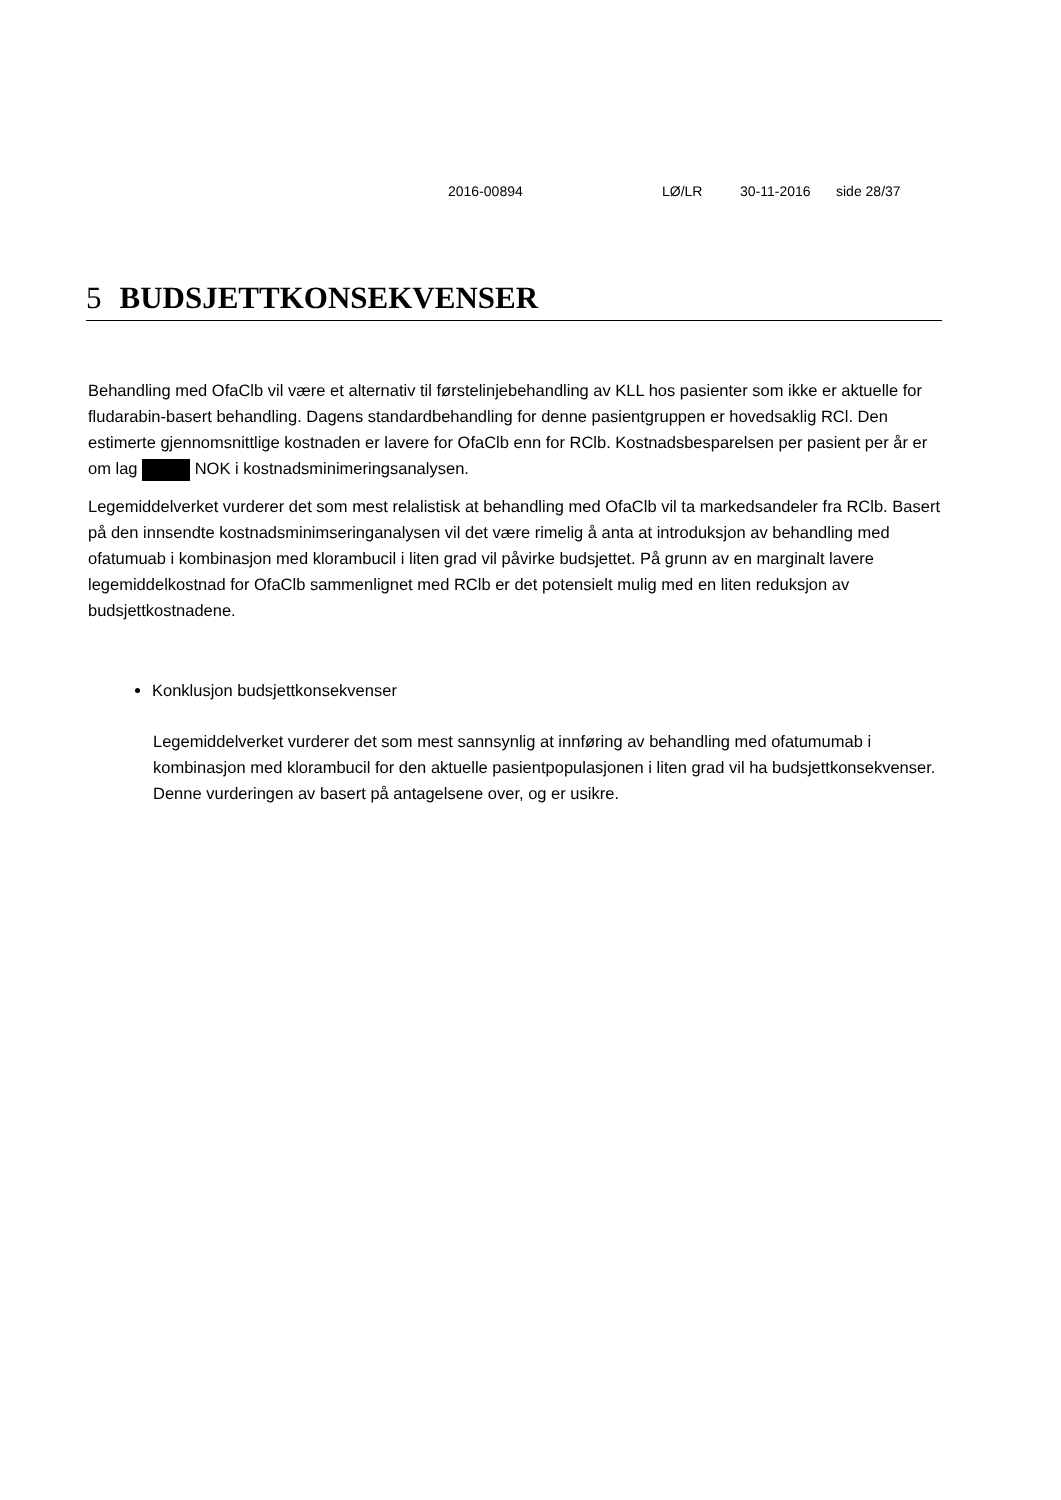2016-00894 LØ/LR 30-11-2016 side 28/37
5 BUDSJETTKONSEKVENSER
Behandling med OfaClb vil være et alternativ til førstelinjebehandling av KLL hos pasienter som ikke er aktuelle for fludarabin-basert behandling. Dagens standardbehandling for denne pasientgruppen er hovedsaklig RCl. Den estimerte gjennomsnittlige kostnaden er lavere for OfaClb enn for RClb. Kostnadsbesparelsen per pasient per år er om lag NOK i kostnadsminimeringsanalysen.
Legemiddelverket vurderer det som mest relalistisk at behandling med OfaClb vil ta markedsandeler fra RClb. Basert på den innsendte kostnadsminimseringanalysen vil det være rimelig å anta at introduksjon av behandling med ofatumuab i kombinasjon med klorambucil i liten grad vil påvirke budsjettet. På grunn av en marginalt lavere legemiddelkostnad for OfaClb sammenlignet med RClb er det potensielt mulig med en liten reduksjon av budsjettkostnadene.
Konklusjon budsjettkonsekvenser
Legemiddelverket vurderer det som mest sannsynlig at innføring av behandling med ofatumumab i kombinasjon med klorambucil for den aktuelle pasientpopulasjonen i liten grad vil ha budsjettkonsekvenser. Denne vurderingen av basert på antagelsene over, og er usikre.